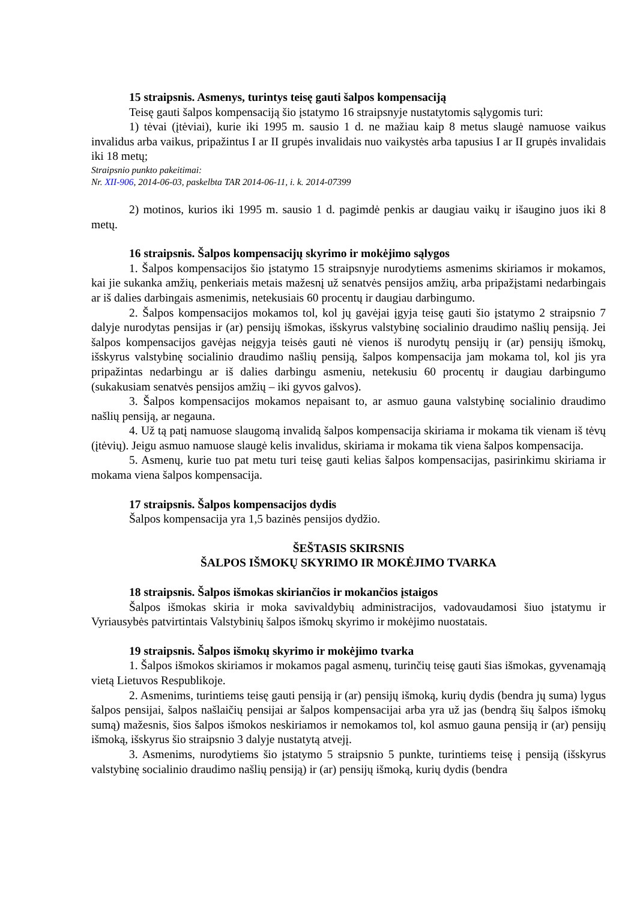15 straipsnis. Asmenys, turintys teisę gauti šalpos kompensaciją
Teisę gauti šalpos kompensaciją šio įstatymo 16 straipsnyje nustatytomis sąlygomis turi:
1) tėvai (įtėviai), kurie iki 1995 m. sausio 1 d. ne mažiau kaip 8 metus slaugė namuose vaikus invalidus arba vaikus, pripažintus I ar II grupės invalidais nuo vaikystės arba tapusius I ar II grupės invalidais iki 18 metų;
Straipsnio punkto pakeitimai:
Nr. XII-906, 2014-06-03, paskelbta TAR 2014-06-11, i. k. 2014-07399
2) motinos, kurios iki 1995 m. sausio 1 d. pagimdė penkis ar daugiau vaikų ir išaugino juos iki 8 metų.
16 straipsnis. Šalpos kompensacijų skyrimo ir mokėjimo sąlygos
1. Šalpos kompensacijos šio įstatymo 15 straipsnyje nurodytiems asmenims skiriamos ir mokamos, kai jie sukanka amžių, penkeriais metais mažesnį už senatvės pensijos amžių, arba pripažįstami nedarbingais ar iš dalies darbingais asmenimis, netekusiais 60 procentų ir daugiau darbingumo.
2. Šalpos kompensacijos mokamos tol, kol jų gavėjai įgyja teisę gauti šio įstatymo 2 straipsnio 7 dalyje nurodytas pensijas ir (ar) pensijų išmokas, išskyrus valstybinę socialinio draudimo našlių pensiją. Jei šalpos kompensacijos gavėjas neįgyja teisės gauti nė vienos iš nurodytų pensijų ir (ar) pensijų išmokų, išskyrus valstybinę socialinio draudimo našlių pensiją, šalpos kompensacija jam mokama tol, kol jis yra pripažintas nedarbingu ar iš dalies darbingu asmeniu, netekusiu 60 procentų ir daugiau darbingumo (sukakusiam senatvės pensijos amžių – iki gyvos galvos).
3. Šalpos kompensacijos mokamos nepaisant to, ar asmuo gauna valstybinę socialinio draudimo našlių pensiją, ar negauna.
4. Už tą patį namuose slaugomą invalidą šalpos kompensacija skiriama ir mokama tik vienam iš tėvų (įtėvių). Jeigu asmuo namuose slaugė kelis invalidus, skiriama ir mokama tik viena šalpos kompensacija.
5. Asmenų, kurie tuo pat metu turi teisę gauti kelias šalpos kompensacijas, pasirinkimu skiriama ir mokama viena šalpos kompensacija.
17 straipsnis. Šalpos kompensacijos dydis
Šalpos kompensacija yra 1,5 bazinės pensijos dydžio.
ŠEŠTASIS SKIRSNIS
ŠALPOS IŠMOKŲ SKYRIMO IR MOKĖJIMO TVARKA
18 straipsnis. Šalpos išmokas skiriančios ir mokančios įstaigos
Šalpos išmokas skiria ir moka savivaldybių administracijos, vadovaudamosi šiuo įstatymu ir Vyriausybės patvirtintais Valstybinių šalpos išmokų skyrimo ir mokėjimo nuostatais.
19 straipsnis. Šalpos išmokų skyrimo ir mokėjimo tvarka
1. Šalpos išmokos skiriamos ir mokamos pagal asmenų, turinčių teisę gauti šias išmokas, gyvenamąją vietą Lietuvos Respublikoje.
2. Asmenims, turintiems teisę gauti pensiją ir (ar) pensijų išmoką, kurių dydis (bendra jų suma) lygus šalpos pensijai, šalpos našlaičių pensijai ar šalpos kompensacijai arba yra už jas (bendrą šių šalpos išmokų sumą) mažesnis, šios šalpos išmokos neskiriamos ir nemokamos tol, kol asmuo gauna pensiją ir (ar) pensijų išmoką, išskyrus šio straipsnio 3 dalyje nustatytą atvejį.
3. Asmenims, nurodytiems šio įstatymo 5 straipsnio 5 punkte, turintiems teisę į pensiją (išskyrus valstybinę socialinio draudimo našlių pensiją) ir (ar) pensijų išmoką, kurių dydis (bendra